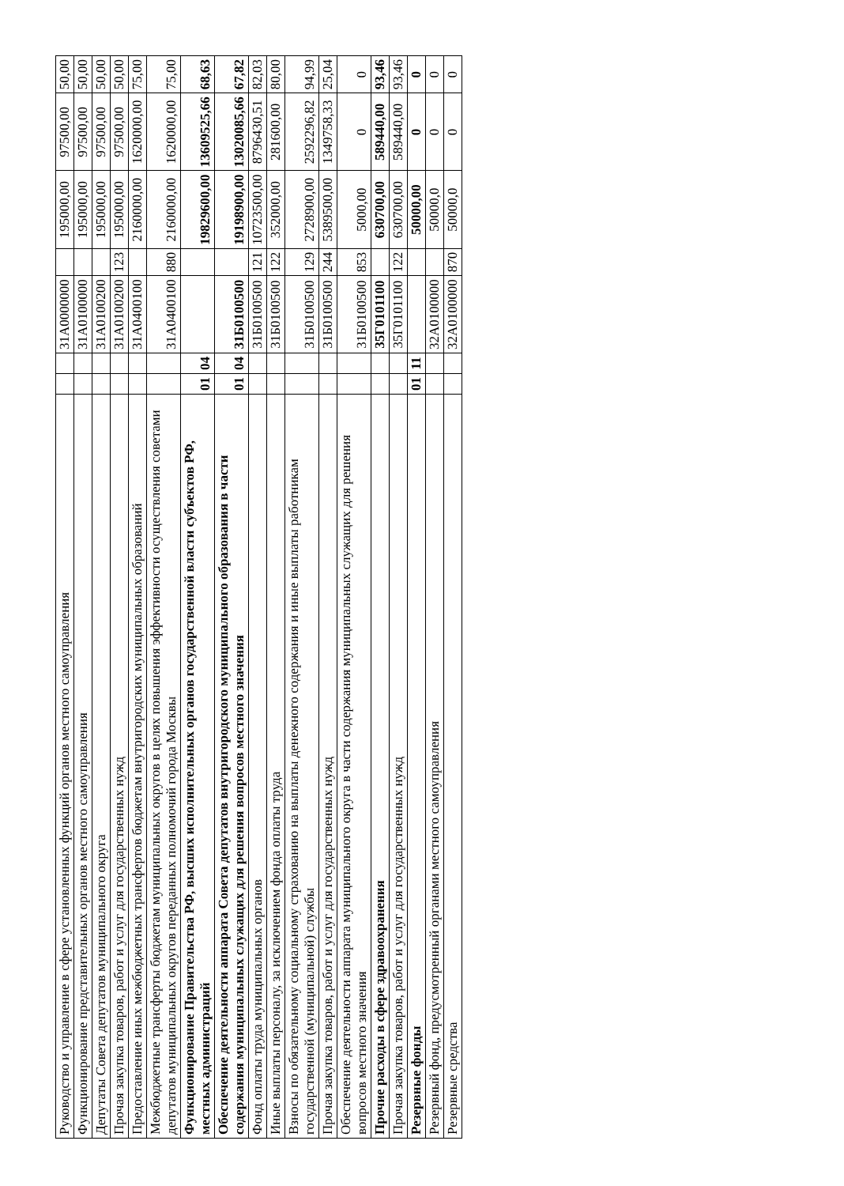| Руководство и управление в сфере установленных функций органов местного самоуправления | | | 31А0000000 | | 195000,00 | 97500,00 | 50,00 |
| Функционирование представительных органов местного самоуправления | | | 31А0100000 | | 195000,00 | 97500,00 | 50,00 |
| Депутаты Совета депутатов муниципального округа | | | 31А0100200 | | 195000,00 | 97500,00 | 50,00 |
| Прочая закупка товаров, работ и услуг для государственных нужд | | | 31А0100200 | 123 | 195000,00 | 97500,00 | 50,00 |
| Предоставление иных межбюджетных трансфертов бюджетам внутригородских муниципальных образований | | | 31А0400100 | | 2160000,00 | 1620000,00 | 75,00 |
| Межбюджетные трансферты бюджетам муниципальных округов в целях повышения эффективности осуществления советами депутатов муниципальных округов переданных полномочий города Москвы | | | 31А0400100 | 880 | 2160000,00 | 1620000,00 | 75,00 |
| Функционирование Правительства РФ, высших исполнительных органов государственной власти субъектов РФ, местных администраций | 01 | 04 | | | 19829600,00 | 13609525,66 | 68,63 |
| Обеспечение деятельности аппарата Совета депутатов внутригородского муниципального образования в части содержания муниципальных служащих для решения вопросов местного значения | 01 | 04 | 31Б0100500 | | 19198900,00 | 13020085,66 | 67,82 |
| Фонд оплаты труда муниципальных органов | | | 31Б0100500 | 121 | 10723500,00 | 8796430,51 | 82,03 |
| Иные выплаты персоналу, за исключением фонда оплаты труда | | | 31Б0100500 | 122 | 352000,00 | 281600,00 | 80,00 |
| Взносы по обязательному социальному страхованию на выплаты денежного содержания и иные выплаты работникам государственной (муниципальной) службы | | | 31Б0100500 | 129 | 2728900,00 | 2592296,82 | 94,99 |
| Прочая закупка товаров, работ и услуг для государственных нужд | | | 31Б0100500 | 244 | 5389500,00 | 1349758,33 | 25,04 |
| Обеспечение деятельности аппарата муниципального округа в части содержания муниципальных служащих для решения вопросов местного значения | | | 31Б0100500 | 853 | 5000,00 | 0 | 0 |
| Прочие расходы в сфере здравоохранения | | | 35Г0101100 | | 630700,00 | 589440,00 | 93,46 |
| Прочая закупка товаров, работ и услуг для государственных нужд | | | 35Г0101100 | 122 | 630700,00 | 589440,00 | 93,46 |
| Резервные фонды | 01 | 11 | | | 50000,00 | 0 | 0 |
| Резервный фонд, предусмотренный органами местного самоуправления | | | 32А0100000 | | 50000,0 | 0 | 0 |
| Резервные средства | | | 32А0100000 | 870 | 50000,0 | 0 | 0 |